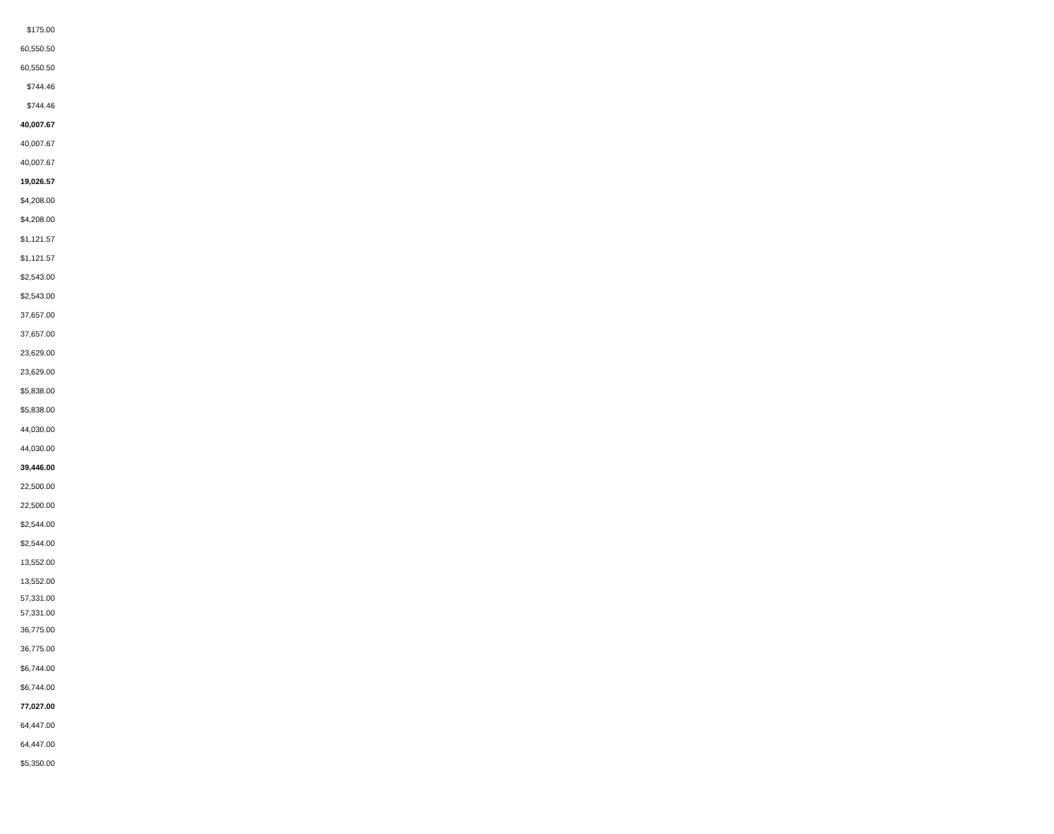| $175.00 |
| 60,550.50 |
| 60,550.50 |
| $744.46 |
| $744.46 |
| 40,007.67 |
| 40,007.67 |
| 40,007.67 |
| 19,026.57 |
| $4,208.00 |
| $4,208.00 |
| $1,121.57 |
| $1,121.57 |
| $2,543.00 |
| $2,543.00 |
| 37,657.00 |
| 37,657.00 |
| 23,629.00 |
| 23,629.00 |
| $5,838.00 |
| $5,838.00 |
| 44,030.00 |
| 44,030.00 |
| 39,446.00 |
| 22,500.00 |
| 22,500.00 |
| $2,544.00 |
| $2,544.00 |
| 13,552.00 |
| 13,552.00 |
| 57,331.00 |
| 57,331.00 |
| 36,775.00 |
| 36,775.00 |
| $6,744.00 |
| $6,744.00 |
| 77,027.00 |
| 64,447.00 |
| 64,447.00 |
| $5,350.00 |